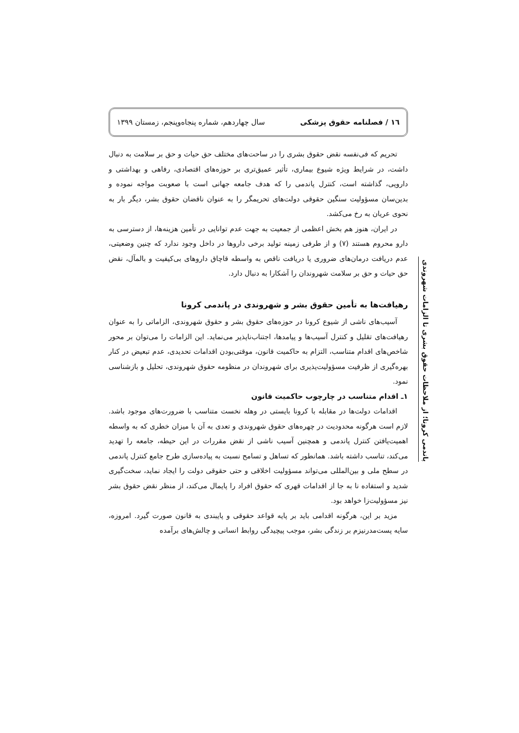١٦ / فصلنامه حقوق پزشکی سال چهاردهم، شماره پنجاه‌وپنجم، زمستان ١٣٩٩
تحریم که فی‌نفسه نقض حقوق بشری را در ساحت‌های مختلف حق حیات و حق بر سلامت به دنبال داشت، در شرایط ویژه شیوع بیماری، تأثیر عمیق‌تری بر حوزه‌های اقتصادی، رفاهی و بهداشتی و دارویی، گذاشته است، کنترل پاندمی را که هدف جامعه جهانی است با صعوبت مواجه نموده و بدین‌سان مسؤولیت سنگین حقوقی دولت‌های تحریمگر را به عنوان ناقضان حقوق بشر، دیگر بار به نحوی عریان به رخ می‌کشد.
در ایران، هنوز هم بخش اعظمی از جمعیت به جهت عدم توانایی در تأمین هزینه‌ها، از دسترسی به دارو محروم هستند (٧) و از طرفی زمینه تولید برخی داروها در داخل وجود ندارد که چنین وضعیتی، عدم دریافت درمان‌های ضروری یا دریافت ناقص به واسطه قاچاق داروهای بی‌کیفیت و بالمآل، نقض حق حیات و حق بر سلامت شهروندان را آشکارا به دنبال دارد.
رهیافت‌ها به تأمین حقوق بشر و شهروندی در پاندمی کرونا
آسیب‌های ناشی از شیوع کرونا در حوزه‌های حقوق بشر و حقوق شهروندی، الزاماتی را به عنوان رهیافت‌های تقلیل و کنترل آسیب‌ها و پیامدها، اجتناب‌ناپذیر می‌نماید. این الزامات را می‌توان بر محور شاخص‌های اقدام متناسب، التزام به حاکمیت قانون، موقتی‌بودن اقدامات تحدیدی، عدم تبعیض در کنار بهره‌گیری از ظرفیت مسؤولیت‌پذیری برای شهروندان در منظومه حقوق شهروندی، تحلیل و بازشناسی نمود.
١ـ اقدام متناسب در چارچوب حاکمیت قانون
اقدامات دولت‌ها در مقابله با کرونا بایستی در وهله نخست متناسب با ضرورت‌های موجود باشد. لازم است هرگونه محدودیت در چهره‌های حقوق شهروندی و تعدی به آن با میزان خطری که به واسطه اهمیت‌یافتن کنترل پاندمی و همچنین آسیب ناشی از نقض مقررات در این حیطه، جامعه را تهدید می‌کند، تناسب داشته باشد. همانطور که تساهل و تسامح نسبت به پیاده‌سازی طرح جامع کنترل پاندمی در سطح ملی و بین‌المللی می‌تواند مسؤولیت اخلاقی و حتی حقوقی دولت را ایجاد نماید، سخت‌گیری شدید و استفاده نا به جا از اقدامات قهری که حقوق افراد را پایمال می‌کند، از منظر نقض حقوق بشر نیز مسؤولیت‌زا خواهد بود.
مزید بر این، هرگونه اقدامی باید بر پایه قواعد حقوقی و پایبندی به قانون صورت گیرد. امروزه، سایه پست‌مدرنیزم بر زندگی بشر، موجب پیچیدگی روابط انسانی و چالش‌های برآمده
پاندمی کرونا؛ از ملاحظات حقوق بشری تا الزامات شهروندی